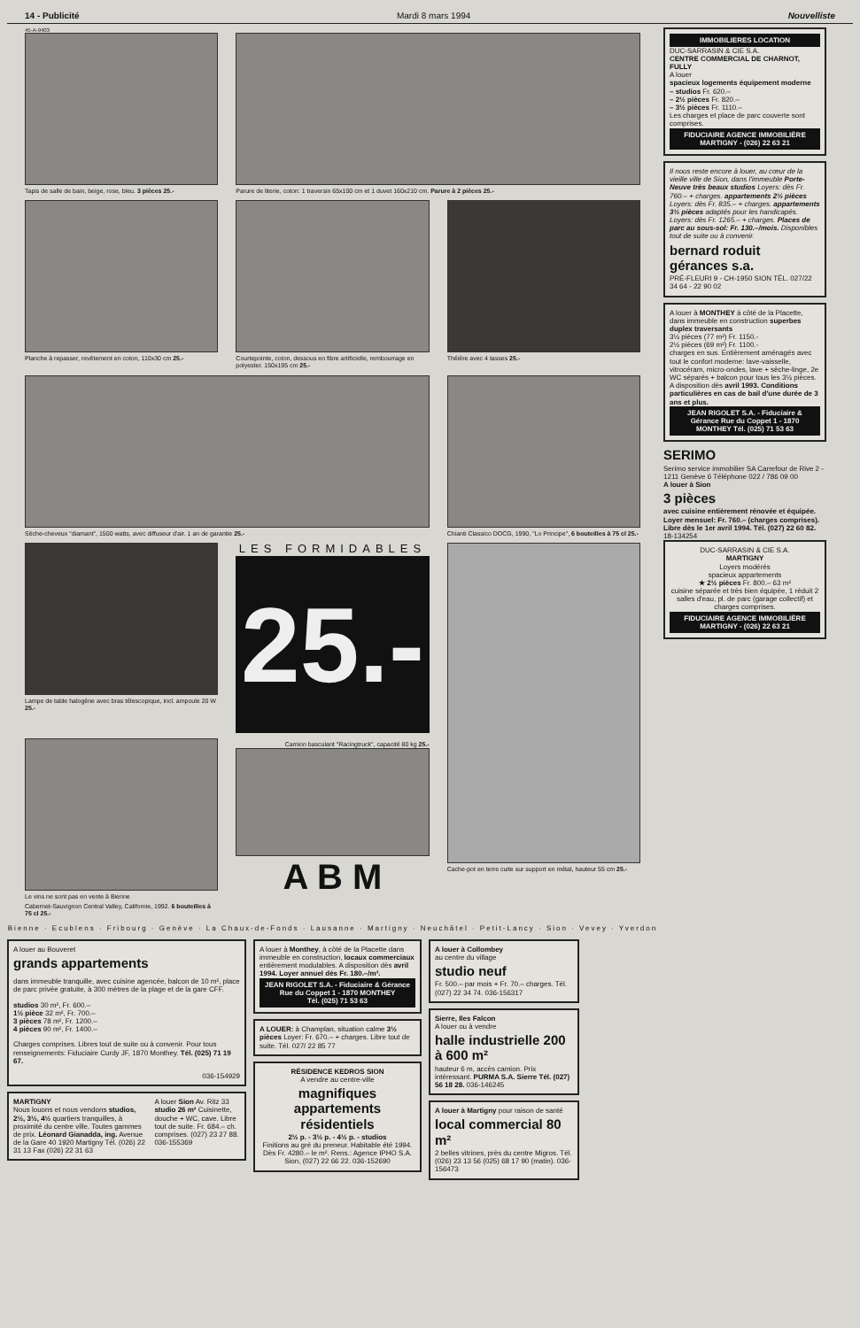14 - Publicité Mardi 8 mars 1994 Nouvelliste
45-A-9403
Tapis de salle de bain, beige, rose, bleu. 3 pièces 25.-
Parure de literie, coton: 1 traversin 65x100 cm et 1 duvet 160x210 cm. Parure à 2 pièces 25.-
Planche à repasser, revêtement en coton, 110x30 cm 25.-
Courtepointe, coton, dessous en fibre artificielle, rembourrage en polyester. 150x195 cm 25.-
Théière avec 4 tasses 25.-
Sèche-cheveux "diamant", 1500 watts, avec diffuseur d'air. 1 an de garantie 25.-
Chianti Classico DOCG, 1990, "Lo Principe", 6 bouteilles à 75 cl 25.-
Lampe de table halogène avec bras télescopique, incl. ampoule 20 W 25.-
LES FORMIDABLES
25.-
Cache-pot en terre cuite sur support en métal, hauteur 55 cm 25.-
Le vins ne sont pas en vente à Bienne
Cabernet-Sauvignon Central Valley, Californie, 1992. 6 bouteilles à 75 cl 25.-
Camion basculant "Racingtruck", capacité 80 kg 25.-
A B M
Bienne · Ecublens · Fribourg · Genève · La Chaux-de-Fonds · Lausanne · Martigny · Neuchâtel · Petit-Lancy · Sion · Vevey · Yverdon
A louer au Bouveret
grands appartements
dans immeuble tranquille, avec cuisine agencée, balcon de 10 m², place de parc privée gratuite, à 300 mètres de la plage et de la gare CFF.
studios 30 m², Fr. 600.–
1½ pièce 32 m², Fr. 700.–
3 pièces 78 m², Fr. 1200.–
4 pièces 90 m², Fr. 1400.–
Charges comprises. Libres tout de suite ou à convenir. Pour tous renseignements: Fiduciaire Curdy JF, 1870 Monthey. Tél. (025) 71 19 67.
036-154929
MARTIGNY
Nous louons et nous vendons studios, 2½, 3½, 4½ quartiers tranquilles, à proximité du centre ville. Toutes gammes de prix. Léonard Gianadda, ing. Avenue de la Gare 40 1920 Martigny Tél. (026) 22 31 13 Fax (026) 22 31 63
A louer Sion Av. Ritz 33 studio 26 m² Cuisinette, douche + WC, cave. Libre tout de suite. Fr. 684.– ch. comprises. (027) 23 27 88. 036-155369
A louer à Monthey, à côté de la Placette dans immeuble en construction, locaux commerciaux entièrement modulables. A disposition dès avril 1994. Loyer annuel dès Fr. 180.–/m².
JEAN RIGOLET S.A. - Fiduciaire & Gérance
Rue du Coppet 1 - 1870 MONTHEY
Tél. (025) 71 53 63
A LOUER: à Champlan, situation calme 3½ pièces Loyer: Fr. 670.– + charges. Libre tout de suite. Tél. 027/ 22 85 77
RÉSIDENCE KEDROS SION
A vendre au centre-ville
magnifiques appartements résidentiels
2½ p. - 3½ p. - 4½ p. - studios
Finitions au gré du preneur. Habitable été 1994. Dès Fr. 4280.– le m². Rens.: Agence IPHO S.A. Sion, (027) 22 66 22. 036-152690
A louer à Collombey
au centre du village
studio neuf
Fr. 500.– par mois + Fr. 70.– charges. Tél. (027) 22 34 74. 036-156317
Sierre, Iles Falcon
A louer ou à vendre
halle industrielle 200 à 600 m²
hauteur 6 m, accès camion. Prix intéressant. PURMA S.A. Sierre Tél. (027) 56 18 28. 036-146245
A louer à Martigny pour raison de santé
local commercial 80 m²
2 belles vitrines, près du centre Migros. Tél. (026) 23 13 56 (025) 68 17 90 (matin). 036-156473
IMMOBILIERES LOCATION
DUC-SARRASIN & CIE S.A.
CENTRE COMMERCIAL DE CHARNOT, FULLY
A louer
spacieux logements équipement moderne
– studios Fr. 620.–
– 2½ pièces Fr. 820.–
– 3½ pièces Fr. 1110.–
Les charges et place de parc couverte sont comprises.
FIDUCIAIRE AGENCE IMMOBILIÈRE
MARTIGNY - (026) 22 63 21
Il nous reste encore à louer, au cœur de la vieille ville de Sion, dans l'immeuble Porte-Neuve très beaux studios Loyers: dès Fr. 760.– + charges. appartements 2½ pièces Loyers: dès Fr. 835.– + charges. appartements 3½ pièces adaptés pour les handicapés. Loyers: dès Fr. 1265.– + charges. Places de parc au sous-sol: Fr. 130.–/mois. Disponibles tout de suite ou à convenir.
bernard roduit gérances s.a.
PRÉ-FLEURI 9 - CH-1950 SION TÉL. 027/22 34 64 - 22 90 02
A louer à MONTHEY à côté de la Placette, dans immeuble en construction superbes duplex traversants
3½ pièces (77 m²) Fr. 1150.-
2½ pièces (69 m²) Fr. 1100.-
charges en sus. Entièrement aménagés avec tout le confort moderne: lave-vaisselle, vitrocéram, micro-ondes, lave + sèche-linge, 2e WC séparés + balcon pour tous les 3½ pièces. A disposition dès avril 1993. Conditions particulières en cas de bail d'une durée de 3 ans et plus.
JEAN RIGOLET S.A. - Fiduciaire & Gérance Rue du Coppet 1 - 1870 MONTHEY Tél. (025) 71 53 63
SERIMO
Serimo service immobilier SA Carrefour de Rive 2 - 1211 Genève 6 Téléphone 022 / 786 09 00
A louer à Sion
3 pièces
avec cuisine entièrement rénovée et équipée. Loyer mensuel: Fr. 760.– (charges comprises). Libre dès le 1er avril 1994. Tél. (027) 22 60 82. 18-134254
DUC-SARRASIN & CIE S.A.
MARTIGNY
Loyers modérés
spacieux appartements
★ 2½ pièces Fr. 800.– 63 m²
cuisine séparée et très bien équipée, 1 réduit 2 salles d'eau, pl. de parc (garage collectif) et charges comprises.
FIDUCIAIRE AGENCE IMMOBILIÈRE
MARTIGNY - (026) 22 63 21